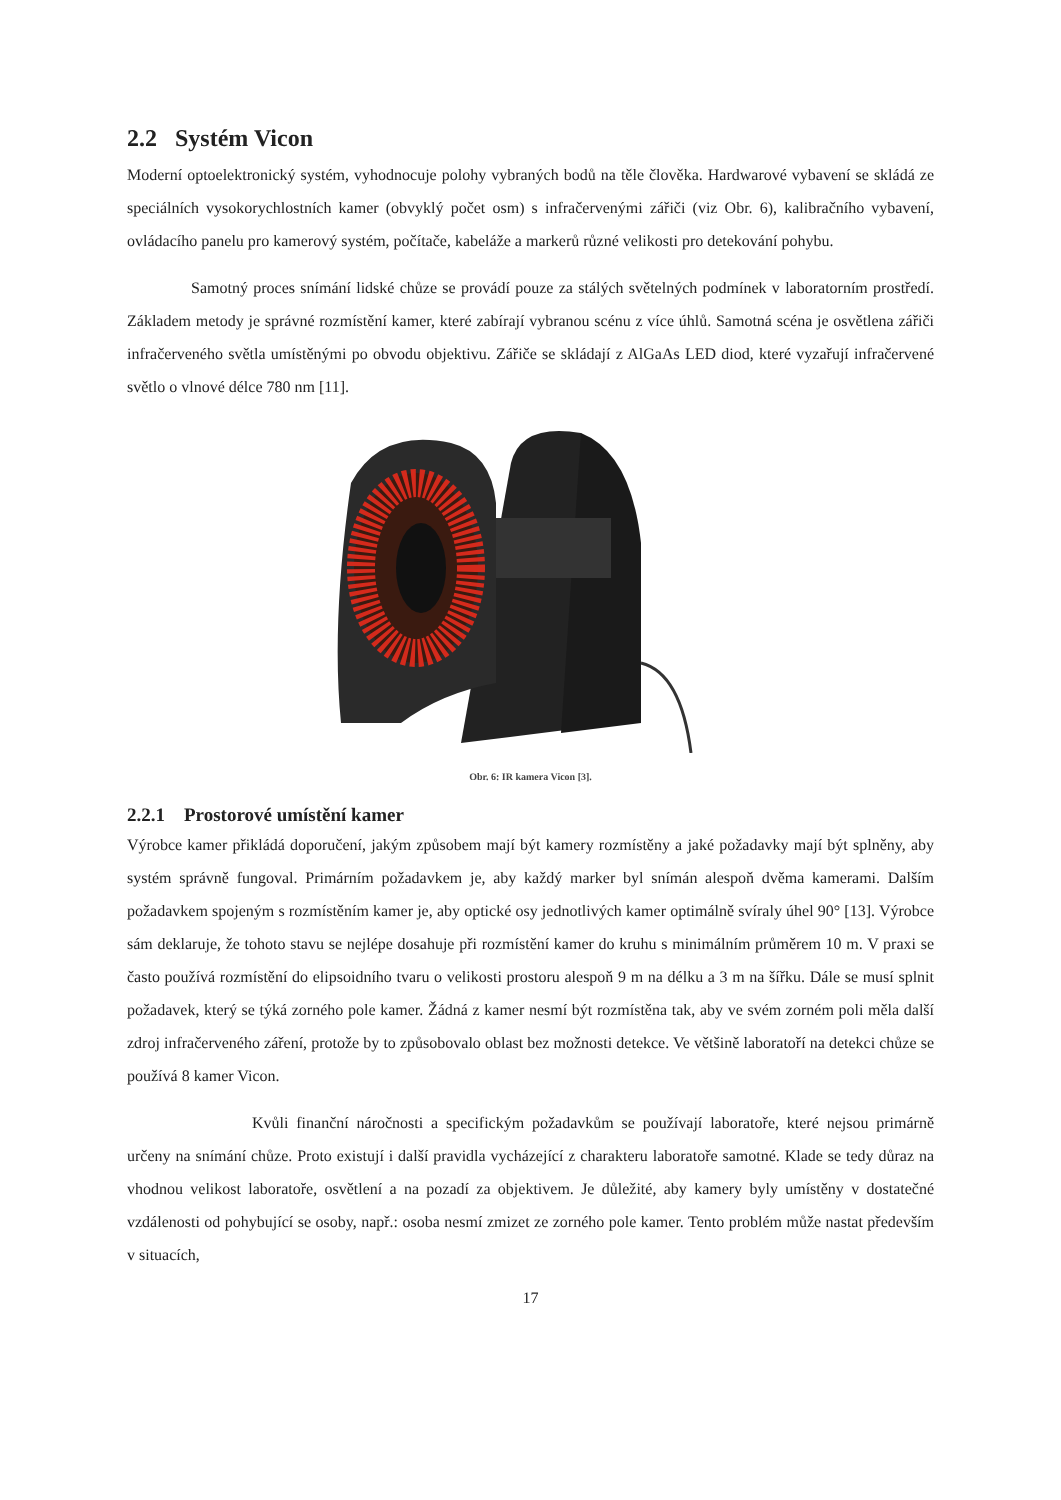2.2 Systém Vicon
Moderní optoelektronický systém, vyhodnocuje polohy vybraných bodů na těle člověka. Hardwarové vybavení se skládá ze speciálních vysokorychlostních kamer (obvyklý počet osm) s infračervenými zářiči (viz Obr. 6), kalibračního vybavení, ovládacího panelu pro kamerový systém, počítače, kabeláže a markerů různé velikosti pro detekování pohybu.
Samotný proces snímání lidské chůze se provádí pouze za stálých světelných podmínek v laboratorním prostředí. Základem metody je správné rozmístění kamer, které zabírají vybranou scénu z více úhlů. Samotná scéna je osvětlena zářiči infračerveného světla umístěnými po obvodu objektivu. Zářiče se skládají z AlGaAs LED diod, které vyzařují infračervené světlo o vlnové délce 780 nm [11].
Obr. 6: IR kamera Vicon [3].
2.2.1 Prostorové umístění kamer
Výrobce kamer přikládá doporučení, jakým způsobem mají být kamery rozmístěny a jaké požadavky mají být splněny, aby systém správně fungoval. Primárním požadavkem je, aby každý marker byl snímán alespoň dvěma kamerami. Dalším požadavkem spojeným s rozmístěním kamer je, aby optické osy jednotlivých kamer optimálně svíraly úhel 90° [13]. Výrobce sám deklaruje, že tohoto stavu se nejlépe dosahuje při rozmístění kamer do kruhu s minimálním průměrem 10 m. V praxi se často používá rozmístění do elipsoidního tvaru o velikosti prostoru alespoň 9 m na délku a 3 m na šířku. Dále se musí splnit požadavek, který se týká zorného pole kamer. Žádná z kamer nesmí být rozmístěna tak, aby ve svém zorném poli měla další zdroj infračerveného záření, protože by to způsobovalo oblast bez možnosti detekce. Ve většině laboratoří na detekci chůze se používá 8 kamer Vicon.
Kvůli finanční náročnosti a specifickým požadavkům se používají laboratoře, které nejsou primárně určeny na snímání chůze. Proto existují i další pravidla vycházející z charakteru laboratoře samotné. Klade se tedy důraz na vhodnou velikost laboratoře, osvětlení a na pozadí za objektivem. Je důležité, aby kamery byly umístěny v dostatečné vzdálenosti od pohybující se osoby, např.: osoba nesmí zmizet ze zorného pole kamer. Tento problém může nastat především v situacích,
17